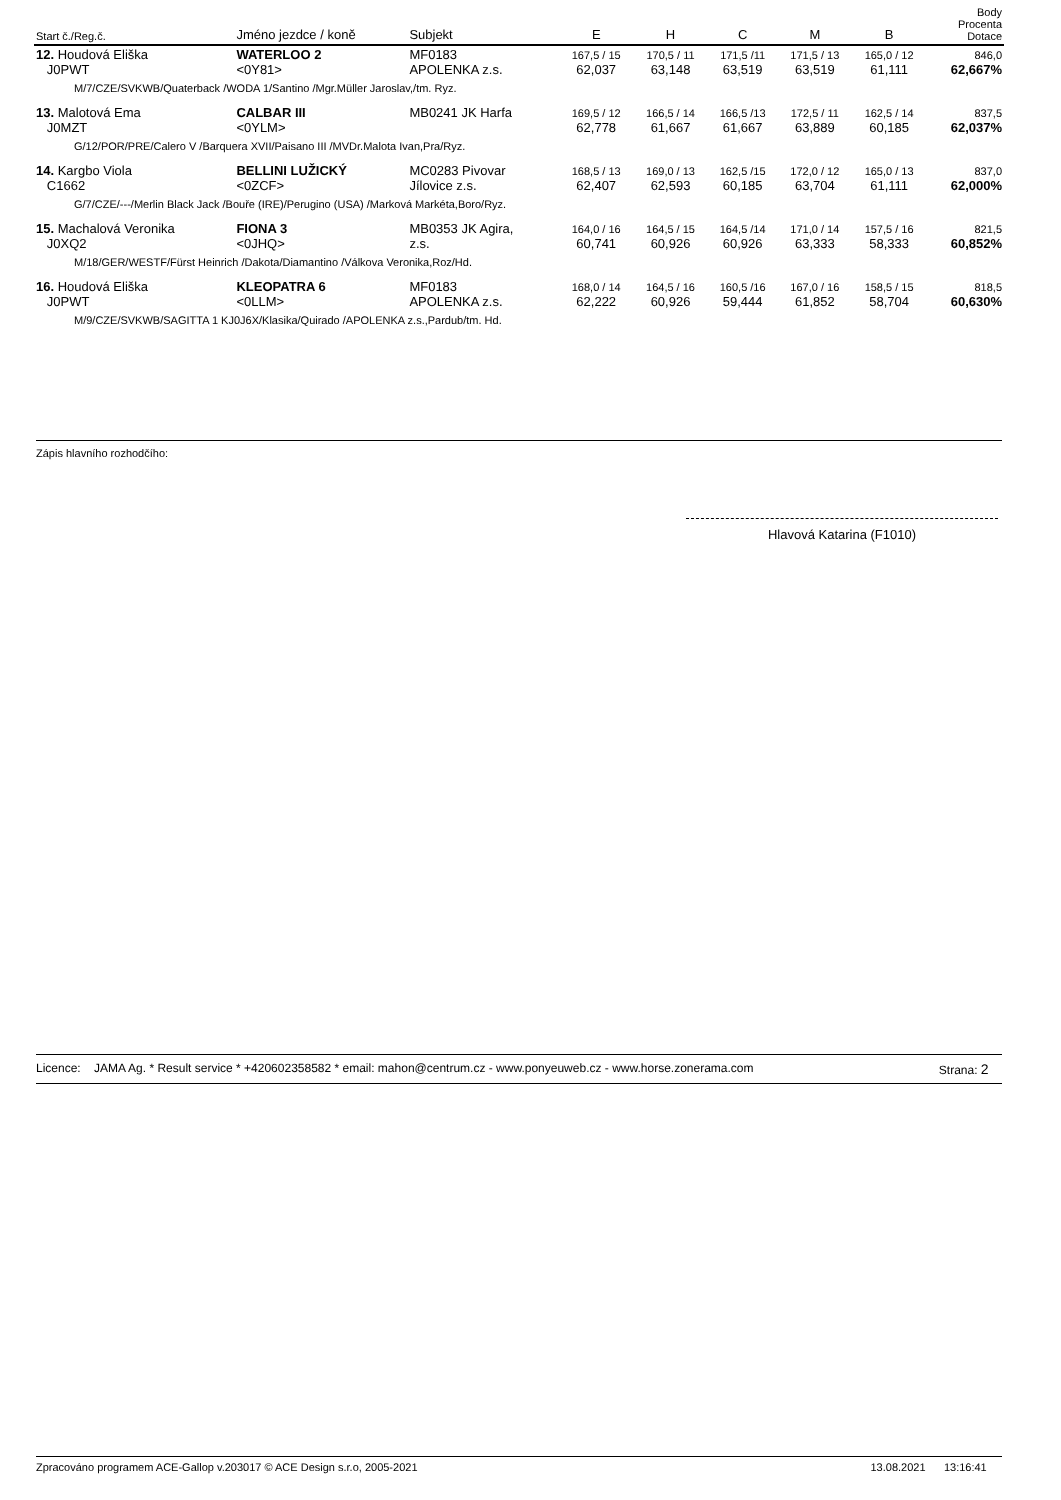| Start č./Reg.č. | Jméno jezdce / koně | Subjekt | E | H | C | M | B | Body Procenta Dotace |
| --- | --- | --- | --- | --- | --- | --- | --- | --- |
| 12. Houdová Eliška J0PWT | WATERLOO 2 <0Y81> | MF0183 APOLENKA z.s. | 167,5 / 15 62,037 | 170,5 / 11 63,148 | 171,5 /11 63,519 | 171,5 / 13 63,519 | 165,0 / 12 61,111 | 846,0 62,667% |
| M/7/CZE/SVKWB/Quaterback /WODA 1/Santino /Mgr.Müller Jaroslav,/tm. Ryz. | | | | | | | | |
| 13. Malotová Ema J0MZT | CALBAR III <0YLM> | MB0241 JK Harfa | 169,5 / 12 62,778 | 166,5 / 14 61,667 | 166,5 /13 61,667 | 172,5 / 11 63,889 | 162,5 / 14 60,185 | 837,5 62,037% |
| G/12/POR/PRE/Calero V /Barquera XVII/Paisano III /MVDr.Malota Ivan,Pra/Ryz. | | | | | | | | |
| 14. Kargbo Viola C1662 | BELLINI LUŽICKÝ <0ZCF> | MC0283 Pivovar Jílovice z.s. | 168,5 / 13 62,407 | 169,0 / 13 62,593 | 162,5 /15 60,185 | 172,0 / 12 63,704 | 165,0 / 13 61,111 | 837,0 62,000% |
| G/7/CZE/---/Merlin Black Jack /Bouře (IRE)/Perugino (USA) /Marková Markéta,Boro/Ryz. | | | | | | | | |
| 15. Machalová Veronika J0XQ2 | FIONA 3 <0JHQ> | MB0353 JK Agira, z.s. | 164,0 / 16 60,741 | 164,5 / 15 60,926 | 164,5 /14 60,926 | 171,0 / 14 63,333 | 157,5 / 16 58,333 | 821,5 60,852% |
| M/18/GER/WESTF/Fürst Heinrich /Dakota/Diamantino /Válkova Veronika,Roz/Hd. | | | | | | | | |
| 16. Houdová Eliška J0PWT | KLEOPATRA 6 <0LLM> | MF0183 APOLENKA z.s. | 168,0 / 14 62,222 | 164,5 / 16 60,926 | 160,5 /16 59,444 | 167,0 / 16 61,852 | 158,5 / 15 58,704 | 818,5 60,630% |
| M/9/CZE/SVKWB/SAGITTA 1 KJ0J6X/Klasika/Quirado /APOLENKA z.s.,Pardub/tm. Hd. | | | | | | | | |
Zápis hlavního rozhodčího:
Hlavová Katarina (F1010)
Licence: JAMA Ag. * Result service * +420602358582 * email: mahon@centrum.cz - www.ponyeuweb.cz - www.horse.zonerama.com Strana: 2
Zpracováno programem ACE-Gallop v.203017 © ACE Design s.r.o, 2005-2021 13.08.2021 13:16:41